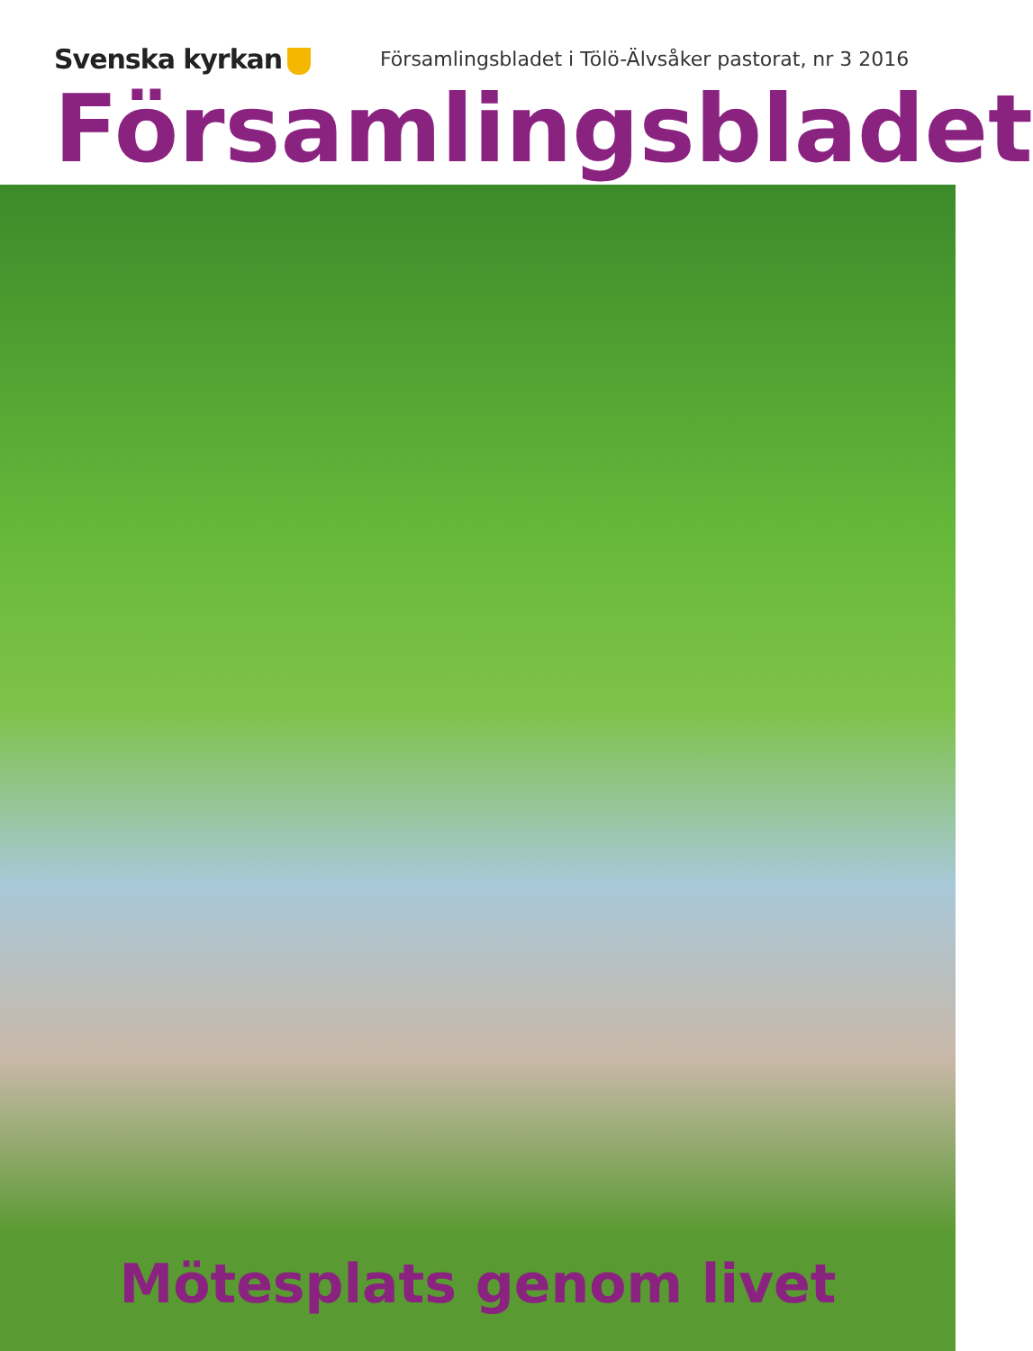Svenska kyrkan
Församlingsbladet i Tölö-Älvsåker pastorat, nr 3 2016
Församlingsbladet
Mötesplats genom livet